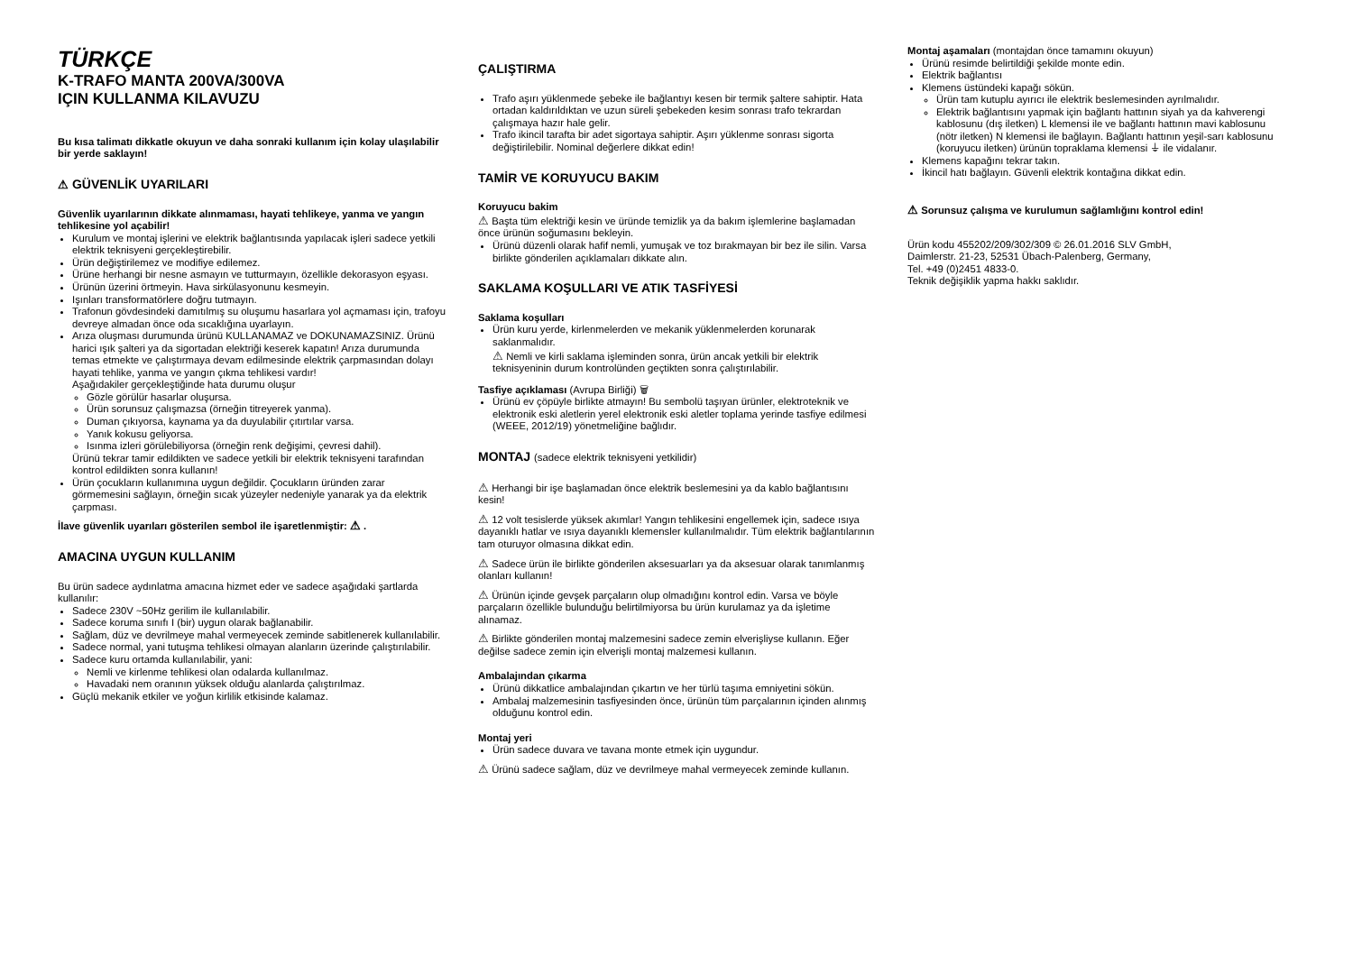TÜRKÇE
K-TRAFO MANTA 200VA/300VA
IÇIN KULLANMA KILAVUZU
Bu kısa talimatı dikkatle okuyun ve daha sonraki kullanım için kolay ulaşılabilir bir yerde saklayın!
⚠ GÜVENLİK UYARILARI
Güvenlik uyarılarının dikkate alınmaması, hayati tehlikeye, yanma ve yangın tehlikesine yol açabilir!
Kurulum ve montaj işlerini ve elektrik bağlantısında yapılacak işleri sadece yetkili elektrik teknisyeni gerçekleştirebilir.
Ürün değiştirilemez ve modifiye edilemez.
Ürüne herhangi bir nesne asmayın ve tutturmayın, özellikle dekorasyon eşyası.
Ürünün üzerini örtmeyin. Hava sirkülasyonunu kesmeyin.
Işınları transformatörlere doğru tutmayın.
Trafonun gövdesindeki damıtılmış su oluşumu hasarlara yol açmaması için, trafoyu devreye almadan önce oda sıcaklığına uyarlayın.
Arıza oluşması durumunda ürünü KULLANAMAZ ve DOKUNAMAZSINIZ. Ürünü harici ışık şalteri ya da sigortadan elektriği keserek kapatın! Arıza durumunda temas etmekte ve çalıştırmaya devam edilmesinde elektrik çarpmasından dolayı hayati tehlike, yanma ve yangın çıkma tehlikesi vardır!
Aşağıdakiler gerçekleştiğinde hata durumu oluşur
Gözle görülür hasarlar oluşursa.
Ürün sorunsuz çalışmazsa (örneğin titreyerek yanma).
Duman çıkıyorsa, kaynama ya da duyulabilir çıtırtılar varsa.
Yanık kokusu geliyorsa.
Isınma izleri görülebiliyorsa (örneğin renk değişimi, çevresi dahil).
Ürünü tekrar tamir edildikten ve sadece yetkili bir elektrik teknisyeni tarafından kontrol edildikten sonra kullanın!
Ürün çocukların kullanımına uygun değildir. Çocukların üründen zarar görmemesini sağlayın, örneğin sıcak yüzeyler nedeniyle yanarak ya da elektrik çarpması.
İlave güvenlik uyarıları gösterilen sembol ile işaretlenmiştir: ⚠ .
AMACINA UYGUN KULLANIM
Bu ürün sadece aydınlatma amacına hizmet eder ve sadece aşağıdaki şartlarda kullanılır:
Sadece 230V ~50Hz gerilim ile kullanılabilir.
Sadece koruma sınıfı I (bir) uygun olarak bağlanabilir.
Sağlam, düz ve devrilmeye mahal vermeyecek zeminde sabitlenerek kullanılabilir.
Sadece normal, yani tutuşma tehlikesi olmayan alanların üzerinde çalıştırılabilir.
Sadece kuru ortamda kullanılabilir, yani:
Nemli ve kirlenme tehlikesi olan odalarda kullanılmaz.
Havadaki nem oranının yüksek olduğu alanlarda çalıştırılmaz.
Güçlü mekanik etkiler ve yoğun kirlilik etkisinde kalamaz.
ÇALIŞTIRMA
Trafo aşırı yüklenmede şebeke ile bağlantıyı kesen bir termik şaltere sahiptir. Hata ortadan kaldırıldıktan ve uzun süreli şebekeden kesim sonrası trafo tekrardan çalışmaya hazır hale gelir.
Trafo ikincil tarafta bir adet sigortaya sahiptir. Aşırı yüklenme sonrası sigorta değiştirilebilir. Nominal değerlere dikkat edin!
TAMİR VE KORUYUCU BAKIM
Koruyucu bakim
⚠ Başta tüm elektriği kesin ve üründe temizlik ya da bakım işlemlerine başlamadan önce ürünün soğumasını bekleyin.
Ürünü düzenli olarak hafif nemli, yumuşak ve toz bırakmayan bir bez ile silin. Varsa birlikte gönderilen açıklamaları dikkate alın.
SAKLAMA KOŞULLARI VE ATIK TASFİYESİ
Saklama koşulları
Ürün kuru yerde, kirlenmelerden ve mekanik yüklenmelerden korunarak saklanmalıdır.
⚠ Nemli ve kirli saklama işleminden sonra, ürün ancak yetkili bir elektrik teknisyeninin durum kontrolünden geçtikten sonra çalıştırılabilir.
Tasfiye açıklaması (Avrupa Birliği) 🗑
Ürünü ev çöpüyle birlikte atmayın! Bu sembolü taşıyan ürünler, elektroteknik ve elektronik eski aletlerin yerel elektronik eski aletler toplama yerinde tasfiye edilmesi (WEEE, 2012/19) yönetmeliğine bağlıdır.
MONTAJ (sadece elektrik teknisyeni yetkilidir)
⚠ Herhangi bir işe başlamadan önce elektrik beslemesini ya da kablo bağlantısını kesin!
⚠ 12 volt tesislerde yüksek akımlar! Yangın tehlikesini engellemek için, sadece ısıya dayanıklı hatlar ve ısıya dayanıklı klemensler kullanılmalıdır. Tüm elektrik bağlantılarının tam oturuyor olmasına dikkat edin.
⚠ Sadece ürün ile birlikte gönderilen aksesuarları ya da aksesuar olarak tanımlanmış olanları kullanın!
⚠ Ürünün içinde gevşek parçaların olup olmadığını kontrol edin. Varsa ve böyle parçaların özellikle bulunduğu belirtilmiyorsa bu ürün kurulamaz ya da işletime alınamaz.
⚠ Birlikte gönderilen montaj malzemesini sadece zemin elverişliyse kullanın. Eğer değilse sadece zemin için elverişli montaj malzemesi kullanın.
Ambalajından çıkarma
Ürünü dikkatlice ambalajından çıkartın ve her türlü taşıma emniyetini sökün.
Ambalaj malzemesinin tasfiyesinden önce, ürünün tüm parçalarının içinden alınmış olduğunu kontrol edin.
Montaj yeri
Ürün sadece duvara ve tavana monte etmek için uygundur.
⚠ Ürünü sadece sağlam, düz ve devrilmeye mahal vermeyecek zeminde kullanın.
Montaj aşamaları (montajdan önce tamamını okuyun)
Ürünü resimde belirtildiği şekilde monte edin.
Elektrik bağlantısı
Klemens üstündeki kapağı sökün.
Ürün tam kutuplu ayırıcı ile elektrik beslemesinden ayrılmalıdır.
Elektrik bağlantısını yapmak için bağlantı hattının siyah ya da kahverengi kablosunu (dış iletken) L klemensi ile ve bağlantı hattının mavi kablosunu (nötr iletken) N klemensi ile bağlayın. Bağlantı hattının yeşil-sarı kablosunu (koruyucu iletken) ürünün topraklama klemensi ⏚ ile vidalanır.
Klemens kapağını tekrar takın.
İkincil hatı bağlayın. Güvenli elektrik kontağına dikkat edin.
⚠ Sorunsuz çalışma ve kurulumun sağlamlığını kontrol edin!
Ürün kodu 455202/209/302/309 © 26.01.2016 SLV GmbH,
Daimlerstr. 21-23, 52531 Übach-Palenberg, Germany,
Tel. +49 (0)2451 4833-0.
Teknik değişiklik yapma hakkı saklıdır.